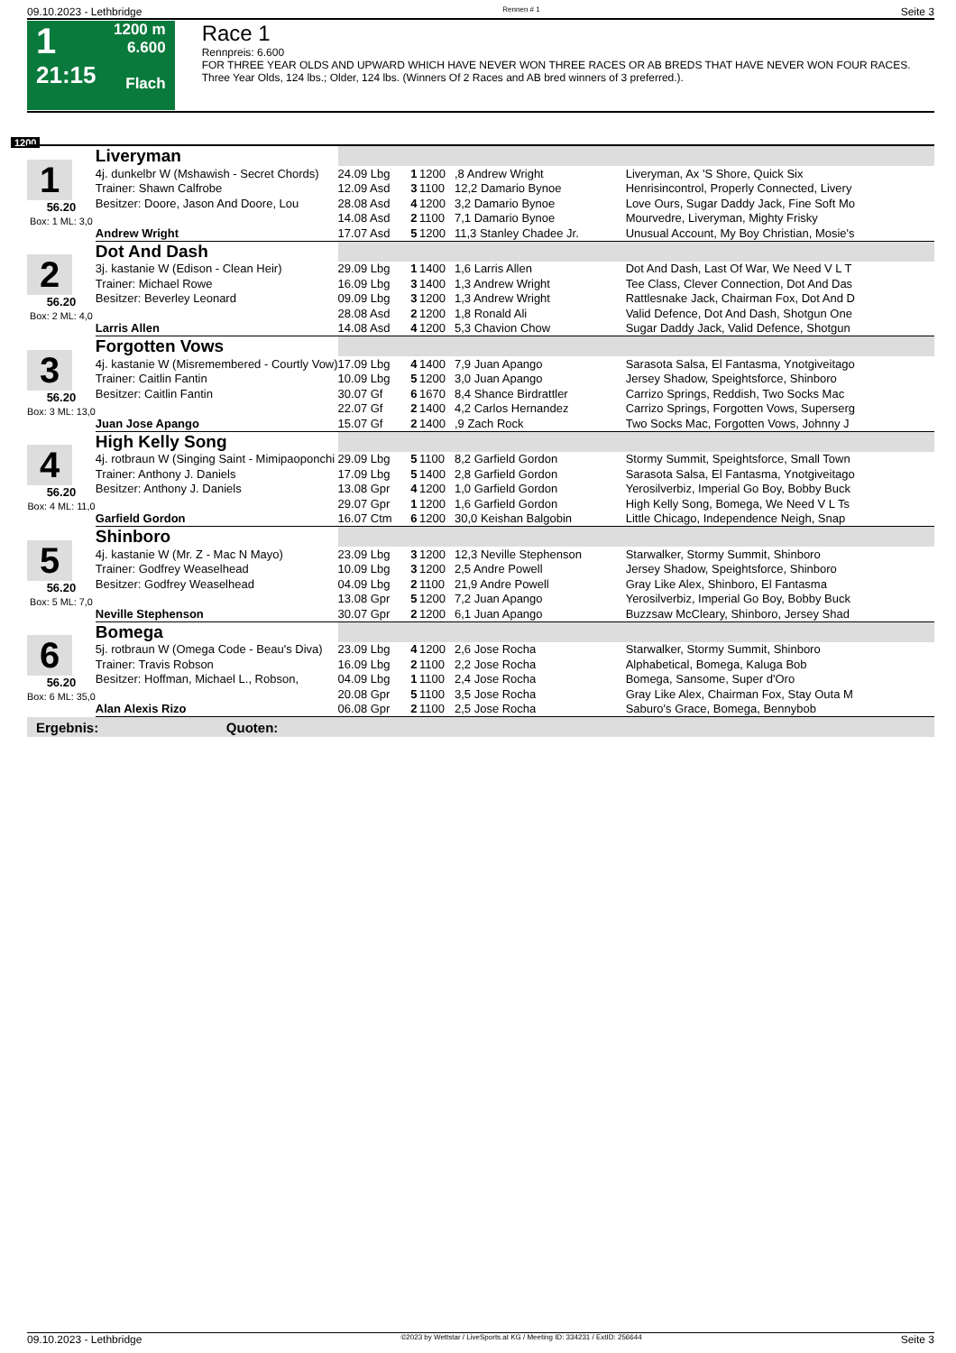09.10.2023 - Lethbridge Rennen # 1 Seite 3
1
21:15
1200 m
6.600
Flach
Race 1
Rennpreis: 6.600
FOR THREE YEAR OLDS AND UPWARD WHICH HAVE NEVER WON THREE RACES OR AB BREDS THAT HAVE NEVER WON FOUR RACES. Three Year Olds, 124 lbs.; Older, 124 lbs. (Winners Of 2 Races and AB bred winners of 3 preferred.).
1200
| 1 56.20 Box: 1 ML: 3,0 | Liveryman | | | | | |
| | 4j. dunkelbr W (Mshawish - Secret Chords) | 24.09 Lbg | 1 | 1200 | ,8 Andrew Wright | Liveryman, Ax 'S Shore, Quick Six |
| | Trainer: Shawn Calfrobe | 12.09 Asd | 3 | 1100 | 12,2 Damario Bynoe | Henrisincontrol, Properly Connected, Livery |
| | Besitzer: Doore, Jason And Doore, Lou | 28.08 Asd | 4 | 1200 | 3,2 Damario Bynoe | Love Ours, Sugar Daddy Jack, Fine Soft Mo |
| | | 14.08 Asd | 2 | 1100 | 7,1 Damario Bynoe | Mourvedre, Liveryman, Mighty Frisky |
| | Andrew Wright | 17.07 Asd | 5 | 1200 | 11,3 Stanley Chadee Jr. | Unusual Account, My Boy Christian, Mosie's |
| 2 56.20 Box: 2 ML: 4,0 | Dot And Dash | | | | | |
| | 3j. kastanie W (Edison - Clean Heir) | 29.09 Lbg | 1 | 1400 | 1,6 Larris Allen | Dot And Dash, Last Of War, We Need V L T |
| | Trainer: Michael Rowe | 16.09 Lbg | 3 | 1400 | 1,3 Andrew Wright | Tee Class, Clever Connection, Dot And Das |
| | Besitzer: Beverley Leonard | 09.09 Lbg | 3 | 1200 | 1,3 Andrew Wright | Rattlesnake Jack, Chairman Fox, Dot And D |
| | | 28.08 Asd | 2 | 1200 | 1,8 Ronald Ali | Valid Defence, Dot And Dash, Shotgun One |
| | Larris Allen | 14.08 Asd | 4 | 1200 | 5,3 Chavion Chow | Sugar Daddy Jack, Valid Defence, Shotgun |
| 3 56.20 Box: 3 ML: 13,0 | Forgotten Vows | | | | | |
| | 4j. kastanie W (Misremembered - Courtly Vow) | 17.09 Lbg | 4 | 1400 | 7,9 Juan Apango | Sarasota Salsa, El Fantasma, Ynotgiveitago |
| | Trainer: Caitlin Fantin | 10.09 Lbg | 5 | 1200 | 3,0 Juan Apango | Jersey Shadow, Speightsforce, Shinboro |
| | Besitzer: Caitlin Fantin | 30.07 Gf | 6 | 1670 | 8,4 Shance Birdrattler | Carrizo Springs, Reddish, Two Socks Mac |
| | | 22.07 Gf | 2 | 1400 | 4,2 Carlos Hernandez | Carrizo Springs, Forgotten Vows, Superserg |
| | Juan Jose Apango | 15.07 Gf | 2 | 1400 | ,9 Zach Rock | Two Socks Mac, Forgotten Vows, Johnny J |
| 4 56.20 Box: 4 ML: 11,0 | High Kelly Song | | | | | |
| | 4j. rotbraun W (Singing Saint - Mimipaoponchi | 29.09 Lbg | 5 | 1100 | 8,2 Garfield Gordon | Stormy Summit, Speightsforce, Small Town |
| | Trainer: Anthony J. Daniels | 17.09 Lbg | 5 | 1400 | 2,8 Garfield Gordon | Sarasota Salsa, El Fantasma, Ynotgiveitago |
| | Besitzer: Anthony J. Daniels | 13.08 Gpr | 4 | 1200 | 1,0 Garfield Gordon | Yerosilverbiz, Imperial Go Boy, Bobby Buck |
| | | 29.07 Gpr | 1 | 1200 | 1,6 Garfield Gordon | High Kelly Song, Bomega, We Need V L Ts |
| | Garfield Gordon | 16.07 Ctm | 6 | 1200 | 30,0 Keishan Balgobin | Little Chicago, Independence Neigh, Snap |
| 5 56.20 Box: 5 ML: 7,0 | Shinboro | | | | | |
| | 4j. kastanie W (Mr. Z - Mac N Mayo) | 23.09 Lbg | 3 | 1200 | 12,3 Neville Stephenson | Starwalker, Stormy Summit, Shinboro |
| | Trainer: Godfrey Weaselhead | 10.09 Lbg | 3 | 1200 | 2,5 Andre Powell | Jersey Shadow, Speightsforce, Shinboro |
| | Besitzer: Godfrey Weaselhead | 04.09 Lbg | 2 | 1100 | 21,9 Andre Powell | Gray Like Alex, Shinboro, El Fantasma |
| | | 13.08 Gpr | 5 | 1200 | 7,2 Juan Apango | Yerosilverbiz, Imperial Go Boy, Bobby Buck |
| | Neville Stephenson | 30.07 Gpr | 2 | 1200 | 6,1 Juan Apango | Buzzsaw McCleary, Shinboro, Jersey Shad |
| 6 56.20 Box: 6 ML: 35,0 | Bomega | | | | | |
| | 5j. rotbraun W (Omega Code - Beau's Diva) | 23.09 Lbg | 4 | 1200 | 2,6 Jose Rocha | Starwalker, Stormy Summit, Shinboro |
| | Trainer: Travis Robson | 16.09 Lbg | 2 | 1100 | 2,2 Jose Rocha | Alphabetical, Bomega, Kaluga Bob |
| | Besitzer: Hoffman, Michael L., Robson, | 04.09 Lbg | 1 | 1100 | 2,4 Jose Rocha | Bomega, Sansome, Super d'Oro |
| | | 20.08 Gpr | 5 | 1100 | 3,5 Jose Rocha | Gray Like Alex, Chairman Fox, Stay Outa M |
| | Alan Alexis Rizo | 06.08 Gpr | 2 | 1100 | 2,5 Jose Rocha | Saburo's Grace, Bomega, Bennybob |
| Ergebnis: Quoten: | | | | | | |
09.10.2023 - Lethbridge ©2023 by Wettstar / LiveSports.at KG / Meeting ID: 334231 / ExtID: 256644 Seite 3